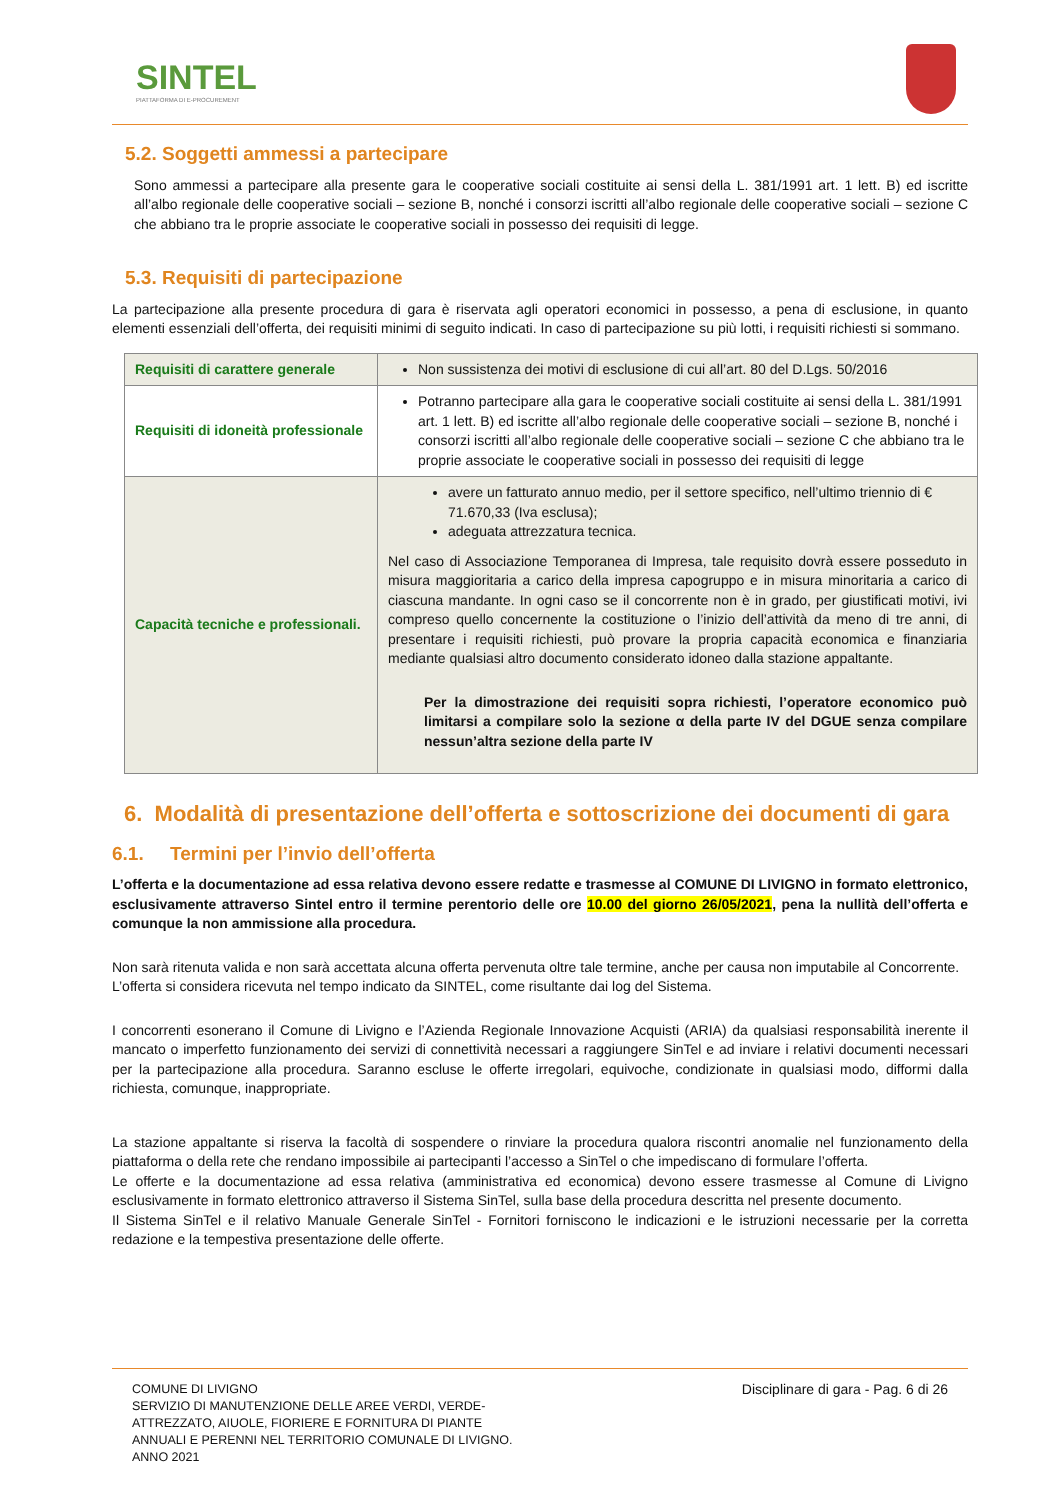SINTEL
PIATTAFORMA DI E-PROCUREMENT
5.2. Soggetti ammessi a partecipare
Sono ammessi a partecipare alla presente gara le cooperative sociali costituite ai sensi della L. 381/1991 art. 1 lett. B) ed iscritte all’albo regionale delle cooperative sociali – sezione B, nonché i consorzi iscritti all’albo regionale delle cooperative sociali – sezione C che abbiano tra le proprie associate le cooperative sociali in possesso dei requisiti di legge.
5.3. Requisiti di partecipazione
La partecipazione alla presente procedura di gara è riservata agli operatori economici in possesso, a pena di esclusione, in quanto elementi essenziali dell’offerta, dei requisiti minimi di seguito indicati. In caso di partecipazione su più lotti, i requisiti richiesti si sommano.
| Requisiti di carattere generale | Non sussistenza dei motivi di esclusione di cui all’art. 80 del D.Lgs. 50/2016 |
| Requisiti di idoneità professionale | Potranno partecipare alla gara le cooperative sociali costituite ai sensi della L. 381/1991 art. 1 lett. B) ed iscritte all’albo regionale delle cooperative sociali – sezione B, nonché i consorzi iscritti all’albo regionale delle cooperative sociali – sezione C che abbiano tra le proprie associate le cooperative sociali in possesso dei requisiti di legge |
| Capacità tecniche e professionali. | avere un fatturato annuo medio, per il settore specifico, nell’ultimo triennio di € 71.670,33 (Iva esclusa); adeguata attrezzatura tecnica. Nel caso di Associazione Temporanea di Impresa, tale requisito dovrà essere posseduto in misura maggioritaria a carico della impresa capogruppo e in misura minoritaria a carico di ciascuna mandante. In ogni caso se il concorrente non è in grado, per giustificati motivi, ivi compreso quello concernente la costituzione o l’inizio dell’attività da meno di tre anni, di presentare i requisiti richiesti, può provare la propria capacità economica e finanziaria mediante qualsiasi altro documento considerato idoneo dalla stazione appaltante. Per la dimostrazione dei requisiti sopra richiesti, l’operatore economico può limitarsi a compilare solo la sezione α della parte IV del DGUE senza compilare nessun’altra sezione della parte IV |
6. Modalità di presentazione dell’offerta e sottoscrizione dei documenti di gara
6.1. Termini per l’invio dell’offerta
L’offerta e la documentazione ad essa relativa devono essere redatte e trasmesse al COMUNE DI LIVIGNO in formato elettronico, esclusivamente attraverso Sintel entro il termine perentorio delle ore 10.00 del giorno 26/05/2021, pena la nullità dell’offerta e comunque la non ammissione alla procedura.
Non sarà ritenuta valida e non sarà accettata alcuna offerta pervenuta oltre tale termine, anche per causa non imputabile al Concorrente.
L’offerta si considera ricevuta nel tempo indicato da SINTEL, come risultante dai log del Sistema.
I concorrenti esonerano il Comune di Livigno e l’Azienda Regionale Innovazione Acquisti (ARIA) da qualsiasi responsabilità inerente il mancato o imperfetto funzionamento dei servizi di connettività necessari a raggiungere SinTel e ad inviare i relativi documenti necessari per la partecipazione alla procedura. Saranno escluse le offerte irregolari, equivoche, condizionate in qualsiasi modo, difformi dalla richiesta, comunque, inappropriate.
La stazione appaltante si riserva la facoltà di sospendere o rinviare la procedura qualora riscontri anomalie nel funzionamento della piattaforma o della rete che rendano impossibile ai partecipanti l’accesso a SinTel o che impediscano di formulare l’offerta.
Le offerte e la documentazione ad essa relativa (amministrativa ed economica) devono essere trasmesse al Comune di Livigno esclusivamente in formato elettronico attraverso il Sistema SinTel, sulla base della procedura descritta nel presente documento.
Il Sistema SinTel e il relativo Manuale Generale SinTel - Fornitori forniscono le indicazioni e le istruzioni necessarie per la corretta redazione e la tempestiva presentazione delle offerte.
COMUNE DI LIVIGNO
SERVIZIO DI MANUTENZIONE DELLE AREE VERDI, VERDE-ATTREZZATO, AIUOLE, FIORIERE E FORNITURA DI PIANTE ANNUALI E PERENNI NEL TERRITORIO COMUNALE DI LIVIGNO. ANNO 2021
Disciplinare di gara - Pag. 6 di 26